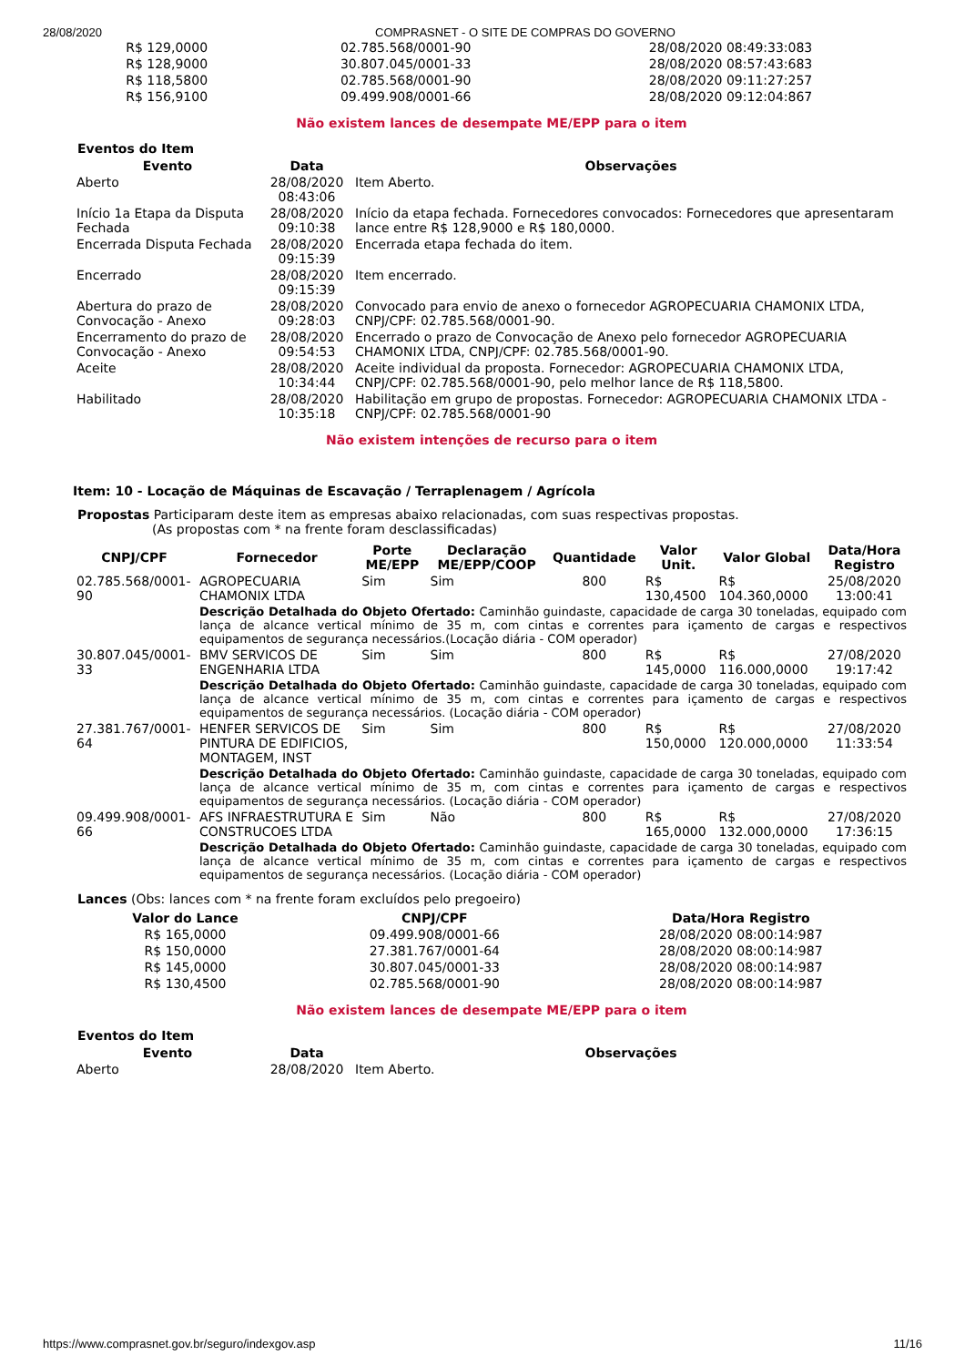28/08/2020 COMPRASNET - O SITE DE COMPRAS DO GOVERNO
| R$ 129,0000 | 02.785.568/0001-90 | 28/08/2020 08:49:33:083 |
| R$ 128,9000 | 30.807.045/0001-33 | 28/08/2020 08:57:43:683 |
| R$ 118,5800 | 02.785.568/0001-90 | 28/08/2020 09:11:27:257 |
| R$ 156,9100 | 09.499.908/0001-66 | 28/08/2020 09:12:04:867 |
Não existem lances de desempate ME/EPP para o item
Eventos do Item
| Evento | Data | Observações |
| --- | --- | --- |
| Aberto | 28/08/2020 08:43:06 | Item Aberto. |
| Início 1a Etapa da Disputa Fechada | 28/08/2020 09:10:38 | Início da etapa fechada. Fornecedores convocados: Fornecedores que apresentaram lance entre R$ 128,9000 e R$ 180,0000. |
| Encerrada Disputa Fechada | 28/08/2020 09:15:39 | Encerrada etapa fechada do item. |
| Encerrado | 28/08/2020 09:15:39 | Item encerrado. |
| Abertura do prazo de Convocação - Anexo | 28/08/2020 09:28:03 | Convocado para envio de anexo o fornecedor AGROPECUARIA CHAMONIX LTDA, CNPJ/CPF: 02.785.568/0001-90. |
| Encerramento do prazo de Convocação - Anexo | 28/08/2020 09:54:53 | Encerrado o prazo de Convocação de Anexo pelo fornecedor AGROPECUARIA CHAMONIX LTDA, CNPJ/CPF: 02.785.568/0001-90. |
| Aceite | 28/08/2020 10:34:44 | Aceite individual da proposta. Fornecedor: AGROPECUARIA CHAMONIX LTDA, CNPJ/CPF: 02.785.568/0001-90, pelo melhor lance de R$ 118,5800. |
| Habilitado | 28/08/2020 10:35:18 | Habilitação em grupo de propostas. Fornecedor: AGROPECUARIA CHAMONIX LTDA - CNPJ/CPF: 02.785.568/0001-90 |
Não existem intenções de recurso para o item
Item: 10 - Locação de Máquinas de Escavação / Terraplenagem / Agrícola
Propostas Participaram deste item as empresas abaixo relacionadas, com suas respectivas propostas.
(As propostas com * na frente foram desclassificadas)
| CNPJ/CPF | Fornecedor | Porte ME/EPP | Declaração ME/EPP/COOP | Quantidade | Valor Unit. | Valor Global | Data/Hora Registro |
| --- | --- | --- | --- | --- | --- | --- | --- |
| 02.785.568/0001-90 | AGROPECUARIA CHAMONIX LTDA | Sim | Sim | 800 | R$ 130,4500 | R$ 104.360,0000 | 25/08/2020 13:00:41 |
| | Descrição Detalhada do Objeto Ofertado: Caminhão guindaste, capacidade de carga 30 toneladas, equipado com lança de alcance vertical mínimo de 35 m, com cintas e correntes para içamento de cargas e respectivos equipamentos de segurança necessários.(Locação diária - COM operador) | | | | | | |
| 30.807.045/0001-33 | BMV SERVICOS DE ENGENHARIA LTDA | Sim | Sim | 800 | R$ 145,0000 | R$ 116.000,0000 | 27/08/2020 19:17:42 |
| | Descrição Detalhada do Objeto Ofertado: Caminhão guindaste, capacidade de carga 30 toneladas, equipado com lança de alcance vertical mínimo de 35 m, com cintas e correntes para içamento de cargas e respectivos equipamentos de segurança necessários. (Locação diária - COM operador) | | | | | | |
| 27.381.767/0001-64 | HENFER SERVICOS DE PINTURA DE EDIFICIOS, MONTAGEM, INST | Sim | Sim | 800 | R$ 150,0000 | R$ 120.000,0000 | 27/08/2020 11:33:54 |
| | Descrição Detalhada do Objeto Ofertado: Caminhão guindaste, capacidade de carga 30 toneladas, equipado com lança de alcance vertical mínimo de 35 m, com cintas e correntes para içamento de cargas e respectivos equipamentos de segurança necessários. (Locação diária - COM operador) | | | | | | |
| 09.499.908/0001-66 | AFS INFRAESTRUTURA E CONSTRUCOES LTDA | Sim | Não | 800 | R$ 165,0000 | R$ 132.000,0000 | 27/08/2020 17:36:15 |
| | Descrição Detalhada do Objeto Ofertado: Caminhão guindaste, capacidade de carga 30 toneladas, equipado com lança de alcance vertical mínimo de 35 m, com cintas e correntes para içamento de cargas e respectivos equipamentos de segurança necessários. (Locação diária - COM operador) | | | | | | |
Lances (Obs: lances com * na frente foram excluídos pelo pregoeiro)
| Valor do Lance | CNPJ/CPF | Data/Hora Registro |
| --- | --- | --- |
| R$ 165,0000 | 09.499.908/0001-66 | 28/08/2020 08:00:14:987 |
| R$ 150,0000 | 27.381.767/0001-64 | 28/08/2020 08:00:14:987 |
| R$ 145,0000 | 30.807.045/0001-33 | 28/08/2020 08:00:14:987 |
| R$ 130,4500 | 02.785.568/0001-90 | 28/08/2020 08:00:14:987 |
Não existem lances de desempate ME/EPP para o item
Eventos do Item
| Evento | Data | Observações |
| --- | --- | --- |
| Aberto | 28/08/2020 | Item Aberto. |
https://www.comprasnet.gov.br/seguro/indexgov.asp 11/16